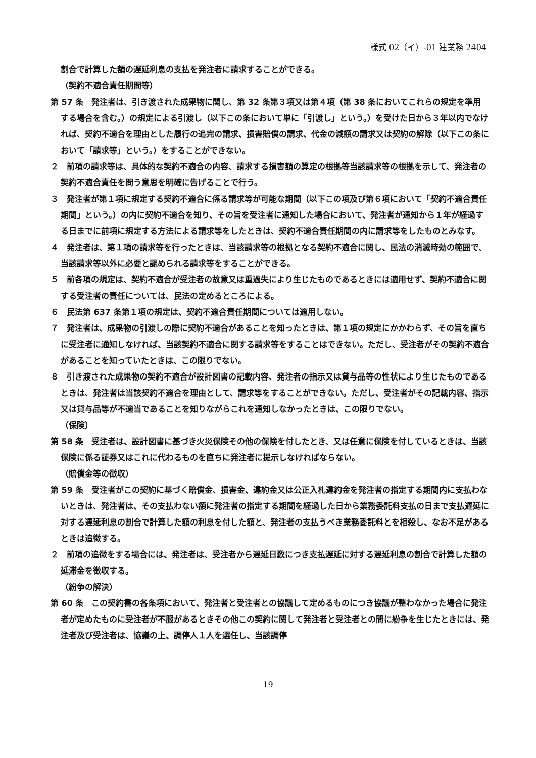様式 02（イ）-01 建業務 2404
割合で計算した額の遅延利息の支払を発注者に請求することができる。
（契約不適合責任期間等）
第 57 条　発注者は、引き渡された成果物に関し、第 32 条第３項又は第４項（第 38 条においてこれらの規定を準用する場合を含む。）の規定による引渡し（以下この条において単に「引渡し」という。）を受けた日から３年以内でなければ、契約不適合を理由とした履行の追完の請求、損害賠償の請求、代金の減額の請求又は契約の解除（以下この条において「請求等」という。）をすることができない。
２　前項の請求等は、具体的な契約不適合の内容、請求する損害額の算定の根拠等当該請求等の根拠を示して、発注者の契約不適合責任を問う意思を明確に告げることで行う。
３　発注者が第１項に規定する契約不適合に係る請求等が可能な期間（以下この項及び第６項において「契約不適合責任期間」という。）の内に契約不適合を知り、その旨を受注者に通知した場合において、発注者が通知から１年が経過する日までに前項に規定する方法による請求等をしたときは、契約不適合責任期間の内に請求等をしたものとみなす。
４　発注者は、第１項の請求等を行ったときは、当該請求等の根拠となる契約不適合に関し、民法の消滅時効の範囲で、当該請求等以外に必要と認められる請求等をすることができる。
５　前各項の規定は、契約不適合が受注者の故意又は重過失により生じたものであるときには適用せず、契約不適合に関する受注者の責任については、民法の定めるところによる。
６　民法第 637 条第１項の規定は、契約不適合責任期間については適用しない。
７　発注者は、成果物の引渡しの際に契約不適合があることを知ったときは、第１項の規定にかかわらず、その旨を直ちに受注者に通知しなければ、当該契約不適合に関する請求等をすることはできない。ただし、受注者がその契約不適合があることを知っていたときは、この限りでない。
８　引き渡された成果物の契約不適合が設計図書の記載内容、発注者の指示又は貸与品等の性状により生じたものであるときは、発注者は当該契約不適合を理由として、請求等をすることができない。ただし、受注者がその記載内容、指示又は貸与品等が不適当であることを知りながらこれを通知しなかったときは、この限りでない。
（保険）
第 58 条　受注者は、設計図書に基づき火災保険その他の保険を付したとき、又は任意に保険を付しているときは、当該保険に係る証券又はこれに代わるものを直ちに発注者に提示しなければならない。
（賠償金等の徴収）
第 59 条　受注者がこの契約に基づく賠償金、損害金、違約金又は公正入札違約金を発注者の指定する期間内に支払わないときは、発注者は、その支払わない額に発注者の指定する期間を経過した日から業務委託料支払の日まで支払遅延に対する遅延利息の割合で計算した額の利息を付した額と、発注者の支払うべき業務委託料とを相殺し、なお不足があるときは追徴する。
２　前項の追徴をする場合には、発注者は、受注者から遅延日数につき支払遅延に対する遅延利息の割合で計算した額の延滞金を徴収する。
（紛争の解決）
第 60 条　この契約書の各条項において、発注者と受注者との協議して定めるものにつき協議が整わなかった場合に発注者が定めたものに受注者が不服があるときその他この契約に関して発注者と受注者との間に紛争を生じたときには、発注者及び受注者は、協議の上、調停人１人を選任し、当該調停
19